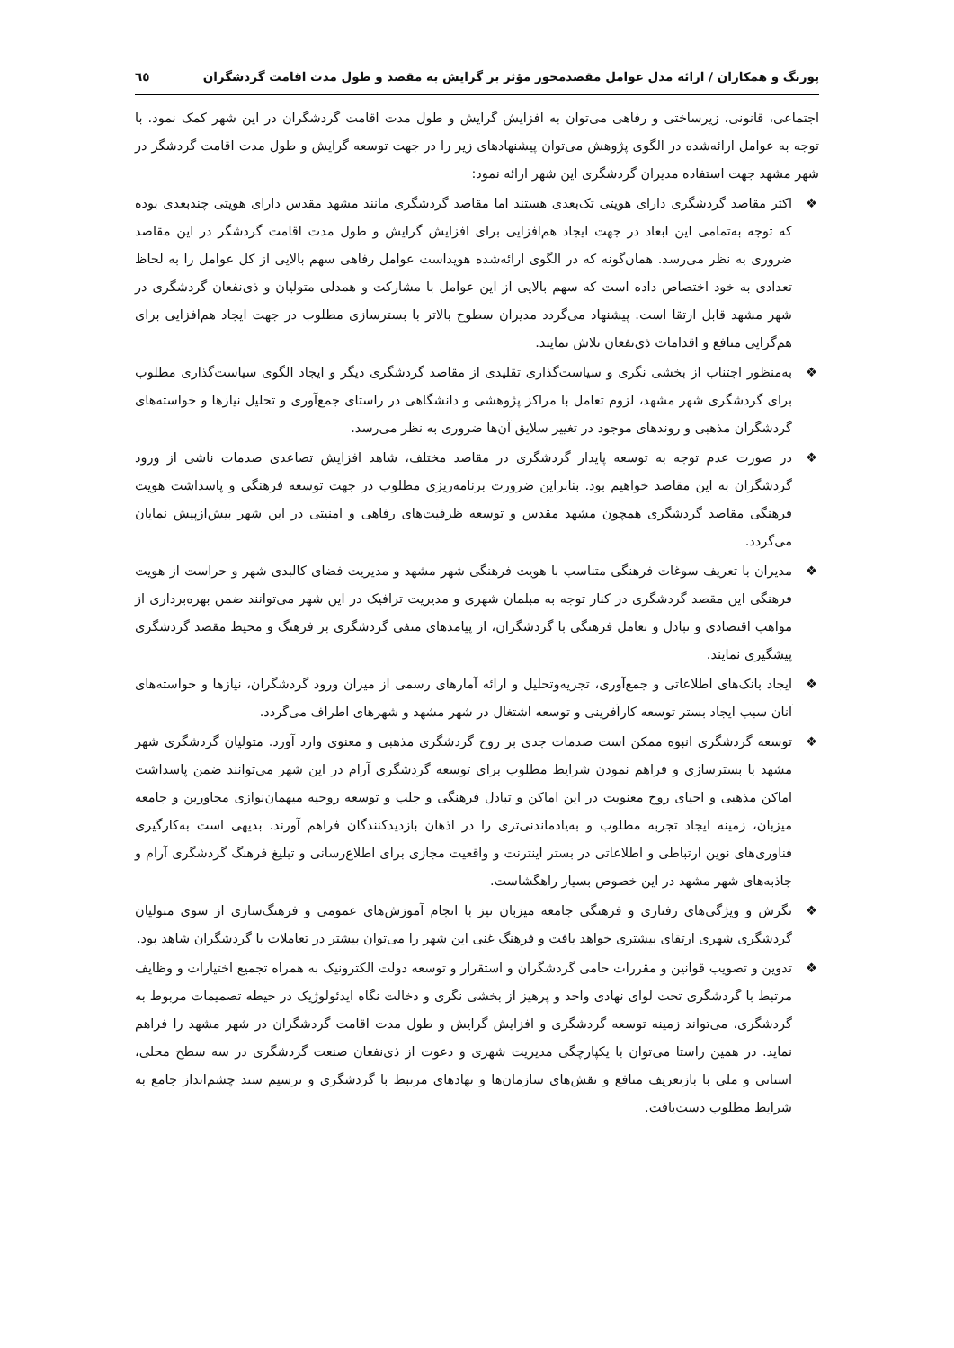پورنگ و همکاران / ارائه مدل عوامل مقصدمحور مؤثر بر گرایش به مقصد و طول مدت اقامت گردشگران ٦٥
اجتماعی، قانونی، زیرساختی و رفاهی می‌توان به افزایش گرایش و طول مدت اقامت گردشگران در این شهر کمک نمود. با توجه به عوامل ارائه‌شده در الگوی پژوهش می‌توان پیشنهادهای زیر را در جهت توسعه گرایش و طول مدت اقامت گردشگر در شهر مشهد جهت استفاده مدیران گردشگری این شهر ارائه نمود:
❖ اکثر مقاصد گردشگری دارای هویتی تک‌بعدی هستند اما مقاصد گردشگری مانند مشهد مقدس دارای هویتی چندبعدی بوده که توجه به‌تمامی این ابعاد در جهت ایجاد هم‌افزایی برای افزایش گرایش و طول مدت اقامت گردشگر در این مقاصد ضروری به نظر می‌رسد. همان‌گونه که در الگوی ارائه‌شده هویداست عوامل رفاهی سهم بالایی از کل عوامل را به لحاظ تعدادی به خود اختصاص داده است که سهم بالایی از این عوامل با مشارکت و همدلی متولیان و ذی‌نفعان گردشگری در شهر مشهد قابل ارتقا است. پیشنهاد می‌گردد مدیران سطوح بالاتر با بسترسازی مطلوب در جهت ایجاد هم‌افزایی برای هم‌گرایی منافع و اقدامات ذی‌نفعان تلاش نمایند.
❖ به‌منظور اجتناب از بخشی نگری و سیاست‌گذاری تقلیدی از مقاصد گردشگری دیگر و ایجاد الگوی سیاست‌گذاری مطلوب برای گردشگری شهر مشهد، لزوم تعامل با مراکز پژوهشی و دانشگاهی در راستای جمع‌آوری و تحلیل نیازها و خواسته‌های گردشگران مذهبی و روندهای موجود در تغییر سلایق آن‌ها ضروری به نظر می‌رسد.
❖ در صورت عدم توجه به توسعه پایدار گردشگری در مقاصد مختلف، شاهد افزایش تصاعدی صدمات ناشی از ورود گردشگران به این مقاصد خواهیم بود. بنابراین ضرورت برنامه‌ریزی مطلوب در جهت توسعه فرهنگی و پاسداشت هویت فرهنگی مقاصد گردشگری همچون مشهد مقدس و توسعه ظرفیت‌های رفاهی و امنیتی در این شهر بیش‌ازپیش نمایان می‌گردد.
❖ مدیران با تعریف سوغات فرهنگی متناسب با هویت فرهنگی شهر مشهد و مدیریت فضای کالبدی شهر و حراست از هویت فرهنگی این مقصد گردشگری در کنار توجه به مبلمان شهری و مدیریت ترافیک در این شهر می‌توانند ضمن بهره‌برداری از مواهب اقتصادی و تبادل و تعامل فرهنگی با گردشگران، از پیامدهای منفی گردشگری بر فرهنگ و محیط مقصد گردشگری پیشگیری نمایند.
❖ ایجاد بانک‌های اطلاعاتی و جمع‌آوری، تجزیه‌وتحلیل و ارائه آمارهای رسمی از میزان ورود گردشگران، نیازها و خواسته‌های آنان سبب ایجاد بستر توسعه کارآفرینی و توسعه اشتغال در شهر مشهد و شهرهای اطراف می‌گردد.
❖ توسعه گردشگری انبوه ممکن است صدمات جدی بر روح گردشگری مذهبی و معنوی وارد آورد. متولیان گردشگری شهر مشهد با بسترسازی و فراهم نمودن شرایط مطلوب برای توسعه گردشگری آرام در این شهر می‌توانند ضمن پاسداشت اماکن مذهبی و احیای روح معنویت در این اماکن و تبادل فرهنگی و جلب و توسعه روحیه میهمان‌نوازی مجاورین و جامعه میزبان، زمینه ایجاد تجربه مطلوب و به‌یادماندنی‌تری را در اذهان بازدیدکنندگان فراهم آورند. بدیهی است به‌کارگیری فناوری‌های نوین ارتباطی و اطلاعاتی در بستر اینترنت و واقعیت مجازی برای اطلاع‌رسانی و تبلیغ فرهنگ گردشگری آرام و جاذبه‌های شهر مشهد در این خصوص بسیار راهگشاست.
❖ نگرش و ویژگی‌های رفتاری و فرهنگی جامعه میزبان نیز با انجام آموزش‌های عمومی و فرهنگ‌سازی از سوی متولیان گردشگری شهری ارتقای بیشتری خواهد یافت و فرهنگ غنی این شهر را می‌توان بیشتر در تعاملات با گردشگران شاهد بود.
❖ تدوین و تصویب قوانین و مقررات حامی گردشگران و استقرار و توسعه دولت الکترونیک به همراه تجمیع اختیارات و وظایف مرتبط با گردشگری تحت لوای نهادی واحد و پرهیز از بخشی نگری و دخالت نگاه ایدئولوژیک در حیطه تصمیمات مربوط به گردشگری، می‌تواند زمینه توسعه گردشگری و افزایش گرایش و طول مدت اقامت گردشگران در شهر مشهد را فراهم نماید. در همین راستا می‌توان با یکپارچگی مدیریت شهری و دعوت از ذی‌نفعان صنعت گردشگری در سه سطح محلی، استانی و ملی با بازتعریف منافع و نقش‌های سازمان‌ها و نهادهای مرتبط با گردشگری و ترسیم سند چشم‌انداز جامع به شرایط مطلوب دست‌یافت.